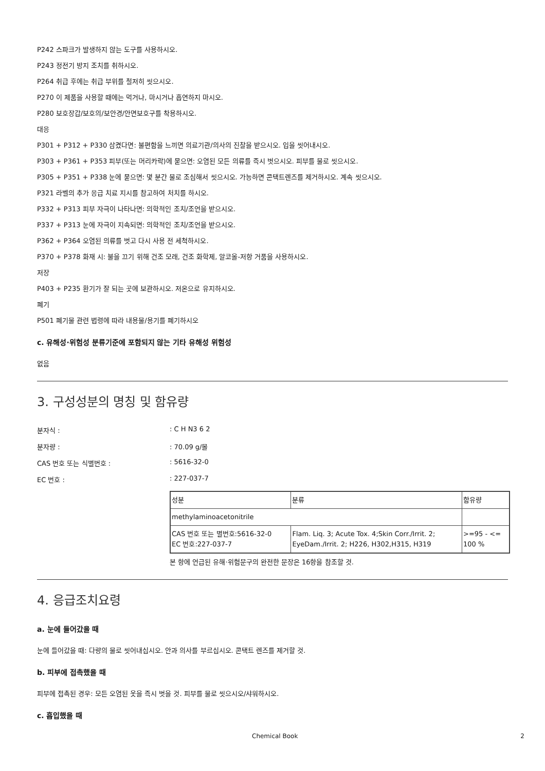P242 스파크가 발생하지 않는 도구를 사용하시오.
P243 정전기 방지 조치를 취하시오.
P264 취급 후에는 취급 부위를 철저히 씻으시오.
P270 이 제품을 사용할 때에는 먹거나, 마시거나 흡연하지 마시오.
P280 보호장갑/보호의/보안경/안면보호구를 착용하시오.
대응
P301 + P312 + P330 삼켰다면: 불편함을 느끼면 의료기관/의사의 진찰을 받으시오. 입을 씻어내시오.
P303 + P361 + P353 피부(또는 머리카락)에 묻으면: 오염된 모든 의류를 즉시 벗으시오. 피부를 물로 씻으시오.
P305 + P351 + P338 눈에 묻으면: 몇 분간 물로 조심해서 씻으시오. 가능하면 콘택트렌즈를 제거하시오. 계속 씻으시오.
P321 라벨의 추가 응급 치료 지시를 참고하여 처치를 하시오.
P332 + P313 피부 자극이 나타나면: 의학적인 조치/조언을 받으시오.
P337 + P313 눈에 자극이 지속되면: 의학적인 조치/조언을 받으시오.
P362 + P364 오염된 의류를 벗고 다시 사용 전 세척하시오.
P370 + P378 화재 시: 불을 끄기 위해 건조 모래, 건조 화학제, 알코올-저항 거품을 사용하시오.
저장
P403 + P235 환기가 잘 되는 곳에 보관하시오. 저온으로 유지하시오.
폐기
P501 폐기물 관련 법령에 따라 내용물/용기를 폐기하시오
c. 유해성·위험성 분류기준에 포함되지 않는 기타 유해성 위험성
없음
3. 구성성분의 명칭 및 함유량
분자식 :: C H N3 6 2
분자량 :: 70.09 g/몰
CAS 번호 또는 식별번호 :: 5616-32-0
EC 번호 :: 227-037-7
| 성분 | 분류 | 함유량 |
| --- | --- | --- |
| methylaminoacetonitrile | | |
| CAS 번호 또는 별번호:5616-32-0 EC 번호:227-037-7 | Flam. Liq. 3; Acute Tox. 4;Skin Corr./Irrit. 2; EyeDam./Irrit. 2; H226, H302,H315, H319 | >=95 - <= 100 % |
본 항에 언급된 유해·위험문구의 완전한 문장은 16항을 참조할 것.
4. 응급조치요령
a. 눈에 들어갔을 때
눈에 들어갔을 때: 다량의 물로 씻어내십시오. 안과 의사를 부르십시오. 콘택트 렌즈를 제거할 것.
b. 피부에 접촉했을 때
피부에 접촉된 경우: 모든 오염된 옷을 즉시 벗을 것. 피부를 물로 씻으시오/샤워하시오.
c. 흡입했을 때
Chemical Book 2